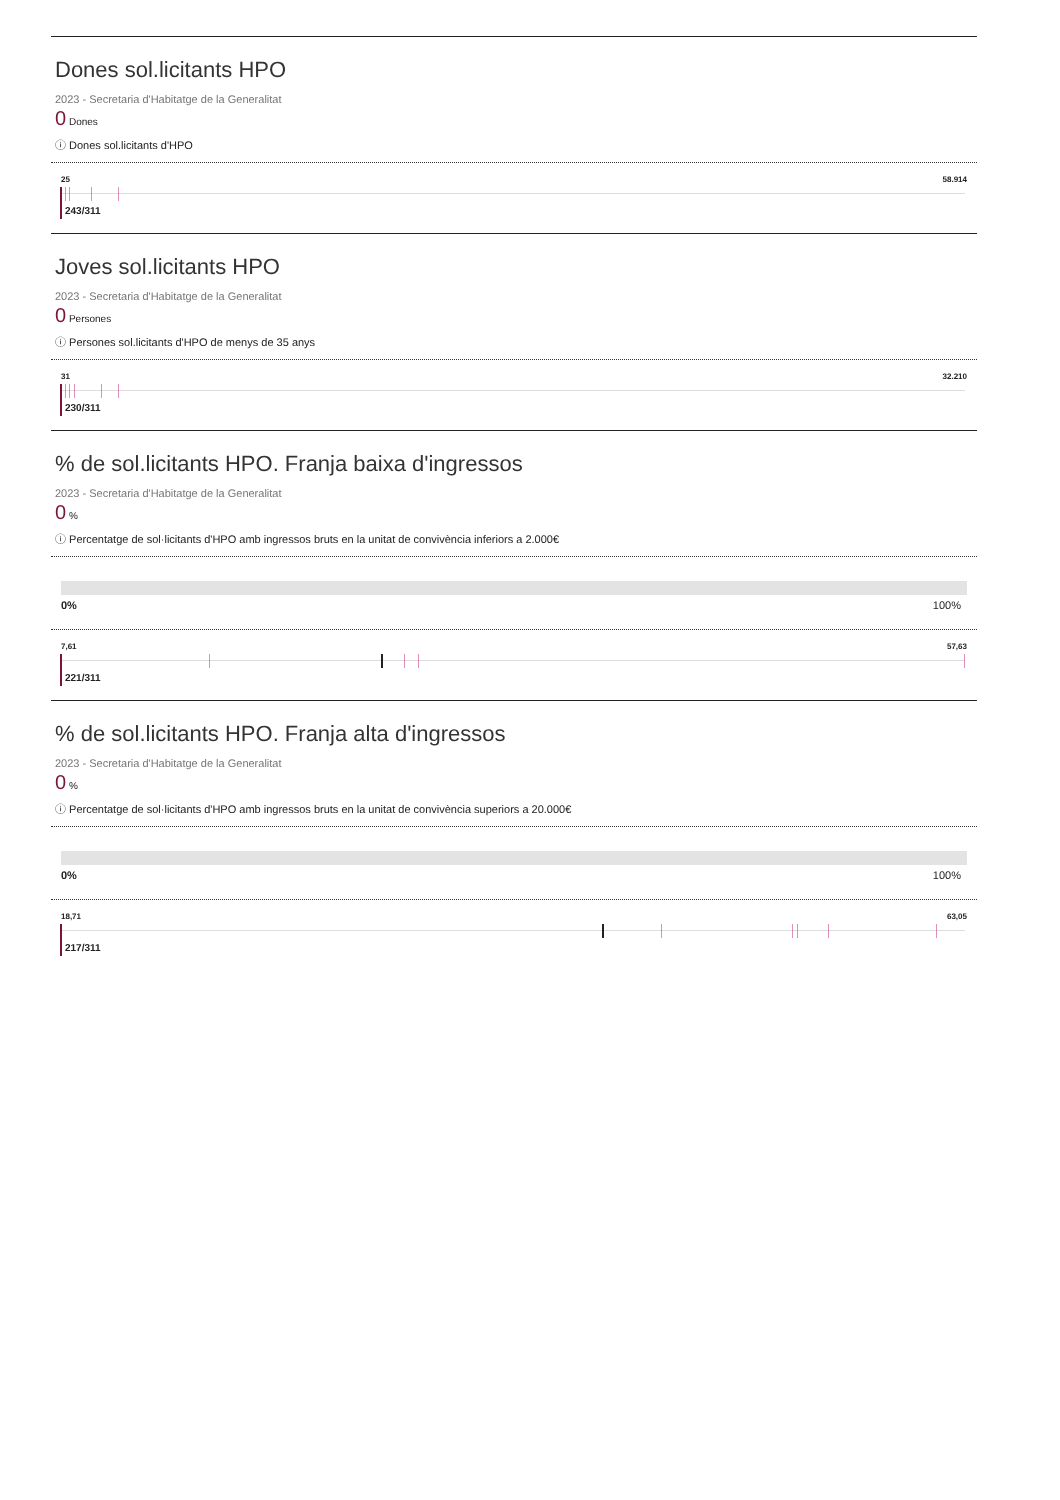Dones sol.licitants HPO
2023 - Secretaria d'Habitatge de la Generalitat
0 Dones
ⓘ Dones sol.licitants d'HPO
25 58.914
243/311
Joves sol.licitants HPO
2023 - Secretaria d'Habitatge de la Generalitat
0 Persones
ⓘ Persones sol.licitants d'HPO de menys de 35 anys
31 32.210
230/311
% de sol.licitants HPO. Franja baixa d'ingressos
2023 - Secretaria d'Habitatge de la Generalitat
0 %
ⓘ Percentatge de sol·licitants d'HPO amb ingressos bruts en la unitat de convivència inferiors a 2.000€
0% 100%
7,61 57,63
221/311
% de sol.licitants HPO. Franja alta d'ingressos
2023 - Secretaria d'Habitatge de la Generalitat
0 %
ⓘ Percentatge de sol·licitants d'HPO amb ingressos bruts en la unitat de convivència superiors a 20.000€
0% 100%
18,71 63,05
217/311